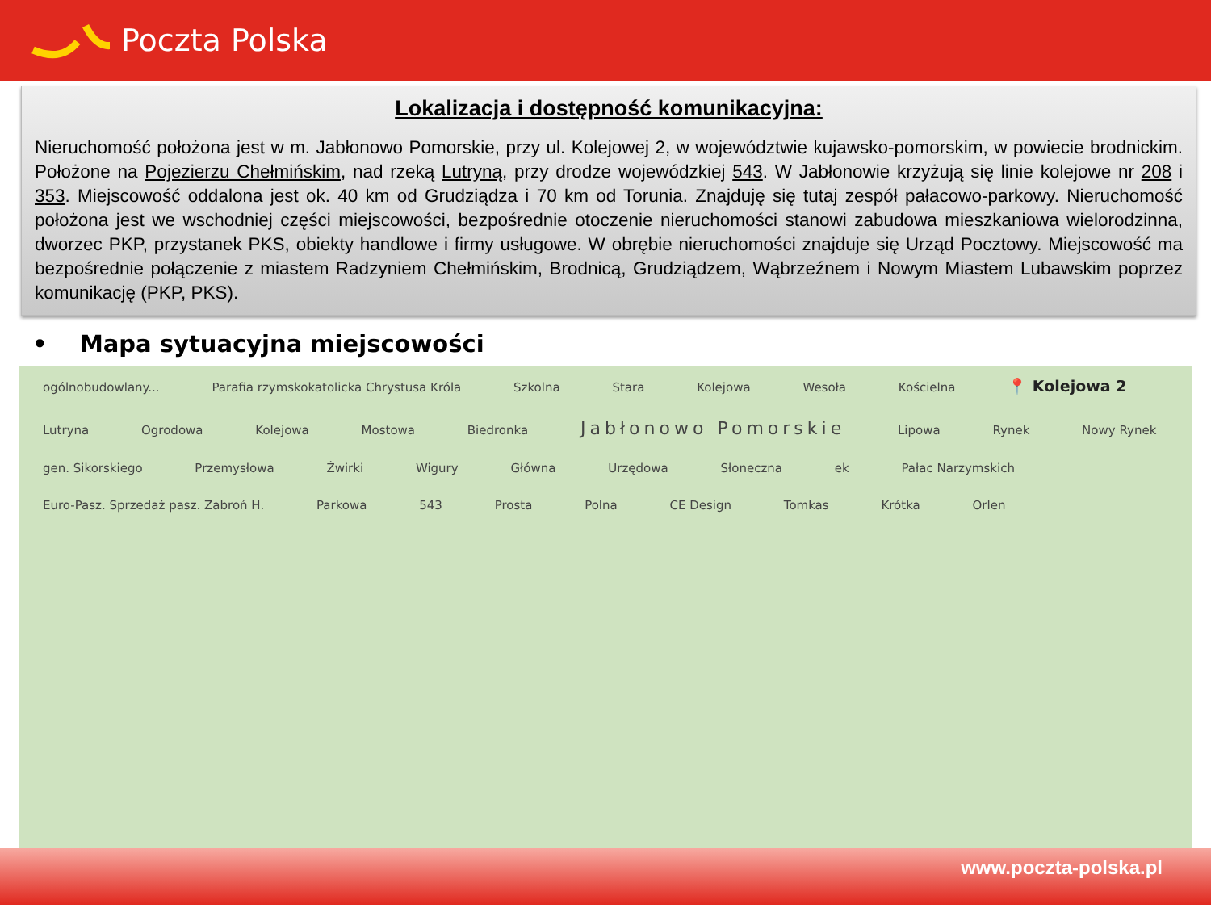Poczta Polska
Lokalizacja i dostępność komunikacyjna:
Nieruchomość położona jest w m. Jabłonowo Pomorskie, przy ul. Kolejowej 2, w województwie kujawsko-pomorskim, w powiecie brodnickim. Położone na Pojezierzu Chełmińskim, nad rzeką Lutryną, przy drodze wojewódzkiej 543. W Jabłonowie krzyżują się linie kolejowe nr 208 i 353. Miejscowość oddalona jest ok. 40 km od Grudziądza i 70 km od Torunia. Znajduję się tutaj zespół pałacowo-parkowy. Nieruchomość położona jest we wschodniej części miejscowości, bezpośrednie otoczenie nieruchomości stanowi zabudowa mieszkaniowa wielorodzinna, dworzec PKP, przystanek PKS, obiekty handlowe i firmy usługowe. W obrębie nieruchomości znajduje się Urząd Pocztowy. Miejscowość ma bezpośrednie połączenie z miastem Radzyniem Chełmińskim, Brodnicą, Grudziądzem, Wąbrzeźnem i Nowym Miastem Lubawskim poprzez komunikację (PKP, PKS).
• Mapa sytuacyjna miejscowości
ogólnobudowlany... Parafia rzymskokatolicka Chrystusa Króla Szkolna Stara Kolejowa Wesoła Kościelna 📍 Kolejowa 2 Lutryna Ogrodowa Kolejowa Mostowa Biedronka Jabłonowo Pomorskie Lipowa Rynek Nowy Rynek gen. Sikorskiego Przemysłowa Żwirki Wigury Główna Urzędowa Słoneczna ek Pałac Narzymskich Euro-Pasz. Sprzedaż pasz. Zabroń H. Parkowa 543 Prosta Polna CE Design Tomkas Krótka Orlen
www.poczta-polska.pl